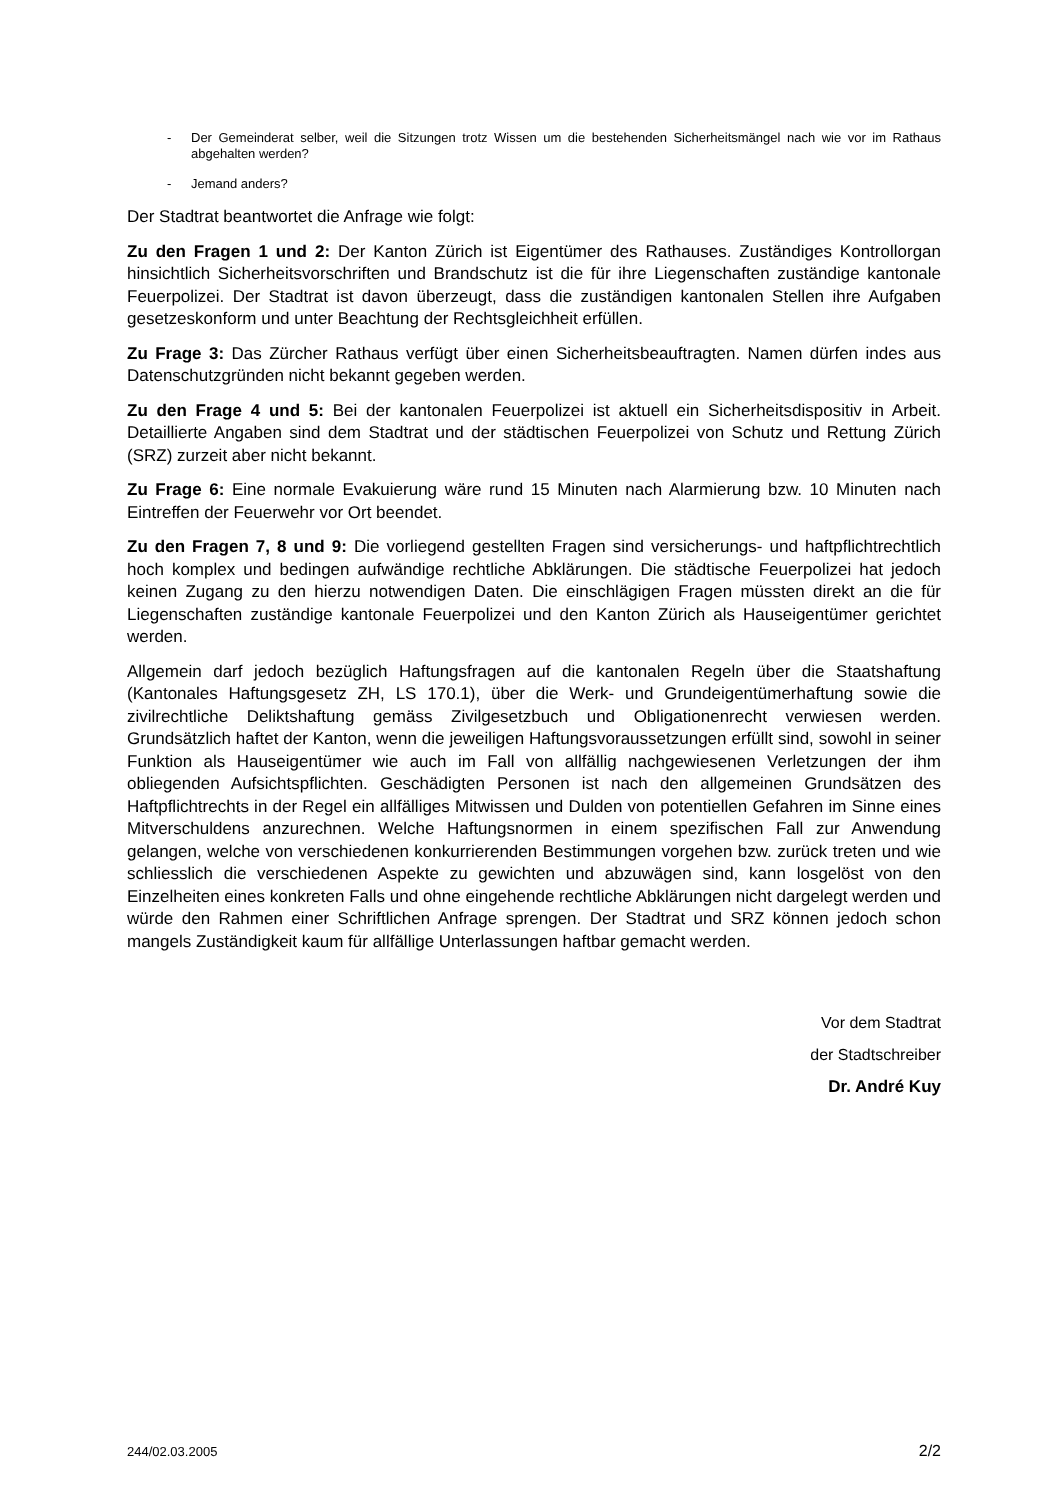- Der Gemeinderat selber, weil die Sitzungen trotz Wissen um die bestehenden Sicherheitsmängel nach wie vor im Rathaus abgehalten werden?
- Jemand anders?
Der Stadtrat beantwortet die Anfrage wie folgt:
Zu den Fragen 1 und 2: Der Kanton Zürich ist Eigentümer des Rathauses. Zuständiges Kontrollorgan hinsichtlich Sicherheitsvorschriften und Brandschutz ist die für ihre Liegenschaften zuständige kantonale Feuerpolizei. Der Stadtrat ist davon überzeugt, dass die zuständigen kantonalen Stellen ihre Aufgaben gesetzeskonform und unter Beachtung der Rechtsgleichheit erfüllen.
Zu Frage 3: Das Zürcher Rathaus verfügt über einen Sicherheitsbeauftragten. Namen dürfen indes aus Datenschutzgründen nicht bekannt gegeben werden.
Zu den Frage 4 und 5: Bei der kantonalen Feuerpolizei ist aktuell ein Sicherheitsdispositiv in Arbeit. Detaillierte Angaben sind dem Stadtrat und der städtischen Feuerpolizei von Schutz und Rettung Zürich (SRZ) zurzeit aber nicht bekannt.
Zu Frage 6: Eine normale Evakuierung wäre rund 15 Minuten nach Alarmierung bzw. 10 Minuten nach Eintreffen der Feuerwehr vor Ort beendet.
Zu den Fragen 7, 8 und 9: Die vorliegend gestellten Fragen sind versicherungs- und haftpflichtrechtlich hoch komplex und bedingen aufwändige rechtliche Abklärungen. Die städtische Feuerpolizei hat jedoch keinen Zugang zu den hierzu notwendigen Daten. Die einschlägigen Fragen müssten direkt an die für Liegenschaften zuständige kantonale Feuerpolizei und den Kanton Zürich als Hauseigentümer gerichtet werden.
Allgemein darf jedoch bezüglich Haftungsfragen auf die kantonalen Regeln über die Staatshaftung (Kantonales Haftungsgesetz ZH, LS 170.1), über die Werk- und Grundeigentümerhaftung sowie die zivilrechtliche Deliktshaftung gemäss Zivilgesetzbuch und Obligationenrecht verwiesen werden. Grundsätzlich haftet der Kanton, wenn die jeweiligen Haftungsvoraussetzungen erfüllt sind, sowohl in seiner Funktion als Hauseigentümer wie auch im Fall von allfällig nachgewiesenen Verletzungen der ihm obliegenden Aufsichtspflichten. Geschädigten Personen ist nach den allgemeinen Grundsätzen des Haftpflichtrechts in der Regel ein allfälliges Mitwissen und Dulden von potentiellen Gefahren im Sinne eines Mitverschuldens anzurechnen. Welche Haftungsnormen in einem spezifischen Fall zur Anwendung gelangen, welche von verschiedenen konkurrierenden Bestimmungen vorgehen bzw. zurück treten und wie schliesslich die verschiedenen Aspekte zu gewichten und abzuwägen sind, kann losgelöst von den Einzelheiten eines konkreten Falls und ohne eingehende rechtliche Abklärungen nicht dargelegt werden und würde den Rahmen einer Schriftlichen Anfrage sprengen. Der Stadtrat und SRZ können jedoch schon mangels Zuständigkeit kaum für allfällige Unterlassungen haftbar gemacht werden.
Vor dem Stadtrat
der Stadtschreiber
Dr. André Kuy
244/02.03.2005 2/2